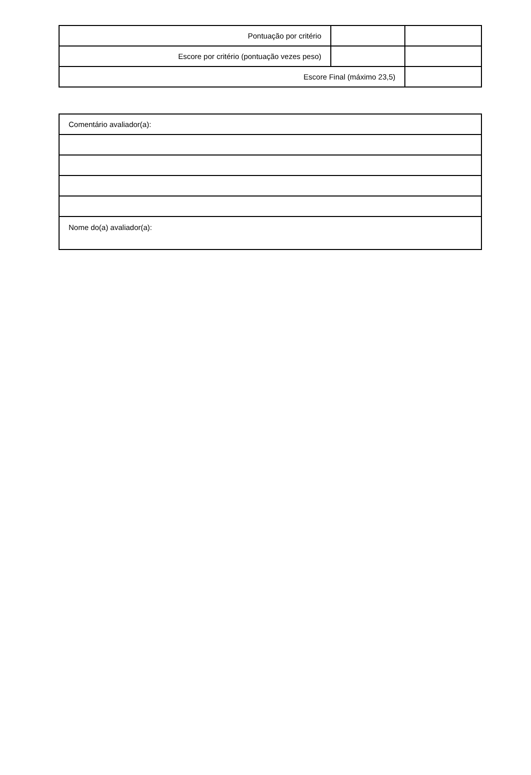| Pontuação por critério | | |
| Escore por critério (pontuação vezes peso) | | |
| Escore Final (máximo 23,5) | | |
| Comentário avaliador(a): |
| Nome do(a) avaliador(a): |